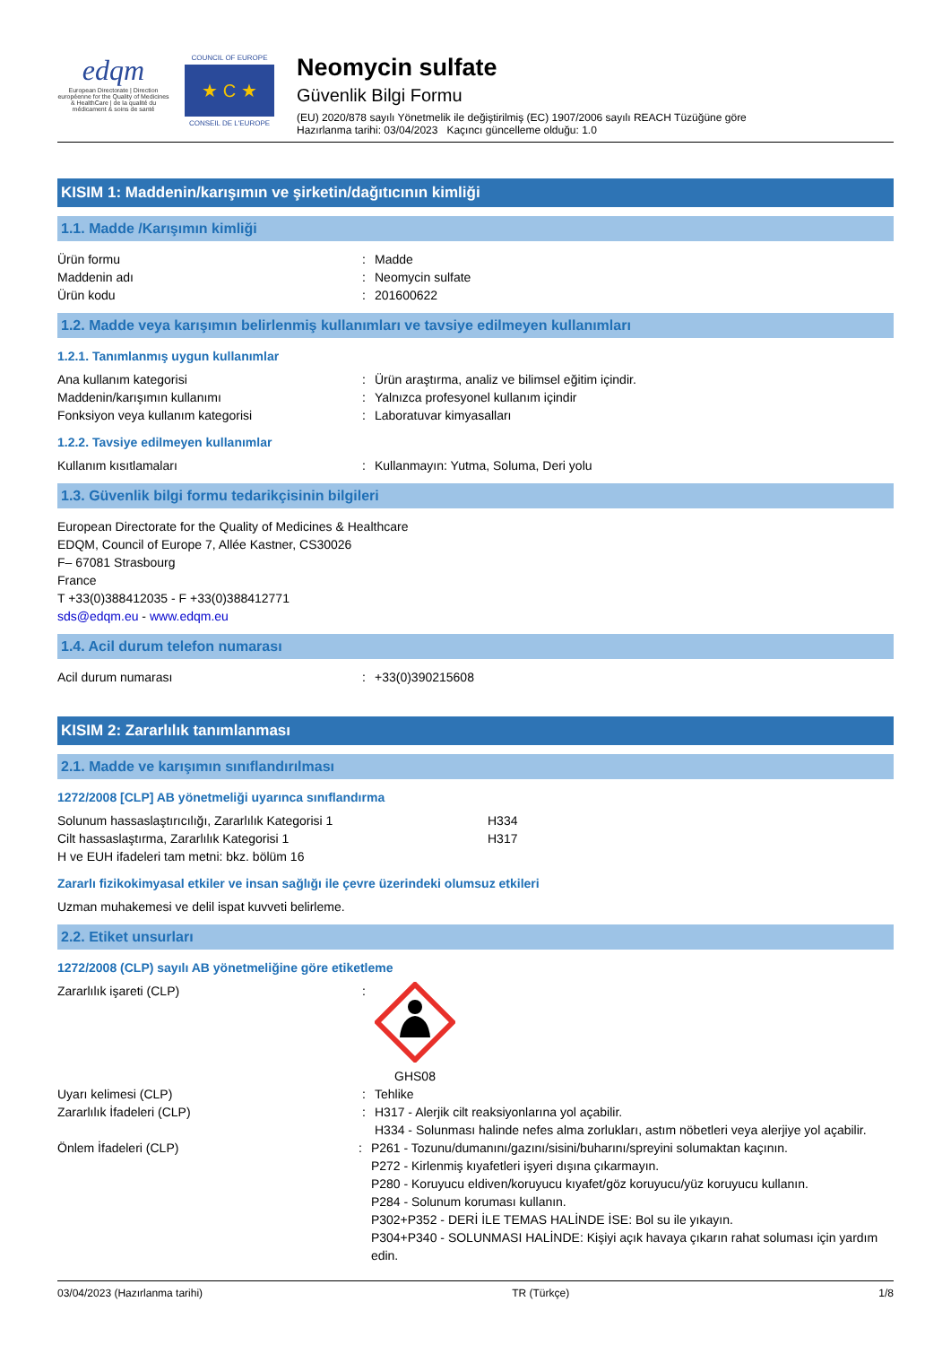edqm
European Directorate | Direction européenne for the Quality of Medicines & HealthCare | de la qualité du médicament & soins de santé
COUNCIL OF EUROPE
★ C ★
CONSEIL DE L'EUROPE
Neomycin sulfate
Güvenlik Bilgi Formu
(EU) 2020/878 sayılı Yönetmelik ile değiştirilmiş (EC) 1907/2006 sayılı REACH Tüzüğüne göre
Hazırlanma tarihi: 03/04/2023 Kaçıncı güncelleme olduğu: 1.0
KISIM 1: Maddenin/karışımın ve şirketin/dağıtıcının kimliği
1.1. Madde /Karışımın kimliği
Ürün formu: Madde
Maddenin adı: Neomycin sulfate
Ürün kodu: 201600622
1.2. Madde veya karışımın belirlenmiş kullanımları ve tavsiye edilmeyen kullanımları
1.2.1. Tanımlanmış uygun kullanımlar
Ana kullanım kategorisi: Ürün araştırma, analiz ve bilimsel eğitim içindir.
Maddenin/karışımın kullanımı: Yalnızca profesyonel kullanım içindir
Fonksiyon veya kullanım kategorisi: Laboratuvar kimyasalları
1.2.2. Tavsiye edilmeyen kullanımlar
Kullanım kısıtlamaları: Kullanmayın: Yutma, Soluma, Deri yolu
1.3. Güvenlik bilgi formu tedarikçisinin bilgileri
European Directorate for the Quality of Medicines & Healthcare
EDQM, Council of Europe 7, Allée Kastner, CS30026
F– 67081 Strasbourg
France
T +33(0)388412035 - F +33(0)388412771
sds@edqm.eu - www.edqm.eu
1.4. Acil durum telefon numarası
Acil durum numarası: +33(0)390215608
KISIM 2: Zararlılık tanımlanması
2.1. Madde ve karışımın sınıflandırılması
1272/2008 [CLP] AB yönetmeliği uyarınca sınıflandırma
Solunum hassaslaştırıcılığı, Zararlılık Kategorisi 1 H334
Cilt hassaslaştırma, Zararlılık Kategorisi 1 H317
H ve EUH ifadeleri tam metni: bkz. bölüm 16
Zararlı fizikokimyasal etkiler ve insan sağlığı ile çevre üzerindeki olumsuz etkileri
Uzman muhakemesi ve delil ispat kuvveti belirleme.
2.2. Etiket unsurları
1272/2008 (CLP) sayılı AB yönetmeliğine göre etiketleme
Zararlılık işareti (CLP):
GHS08
Uyarı kelimesi (CLP): Tehlike
Zararlılık İfadeleri (CLP): H317 - Alerjik cilt reaksiyonlarına yol açabilir.
H334 - Solunması halinde nefes alma zorlukları, astım nöbetleri veya alerjiye yol açabilir.
Önlem İfadeleri (CLP): P261 - Tozunu/dumanını/gazını/sisini/buharını/spreyini solumaktan kaçının.
P272 - Kirlenmiş kıyafetleri işyeri dışına çıkarmayın.
P280 - Koruyucu eldiven/koruyucu kıyafet/göz koruyucu/yüz koruyucu kullanın.
P284 - Solunum koruması kullanın.
P302+P352 - DERİ İLE TEMAS HALİNDE İSE: Bol su ile yıkayın.
P304+P340 - SOLUNMASI HALİNDE: Kişiyi açık havaya çıkarın rahat soluması için yardım edin.
03/04/2023 (Hazırlanma tarihi) TR (Türkçe) 1/8